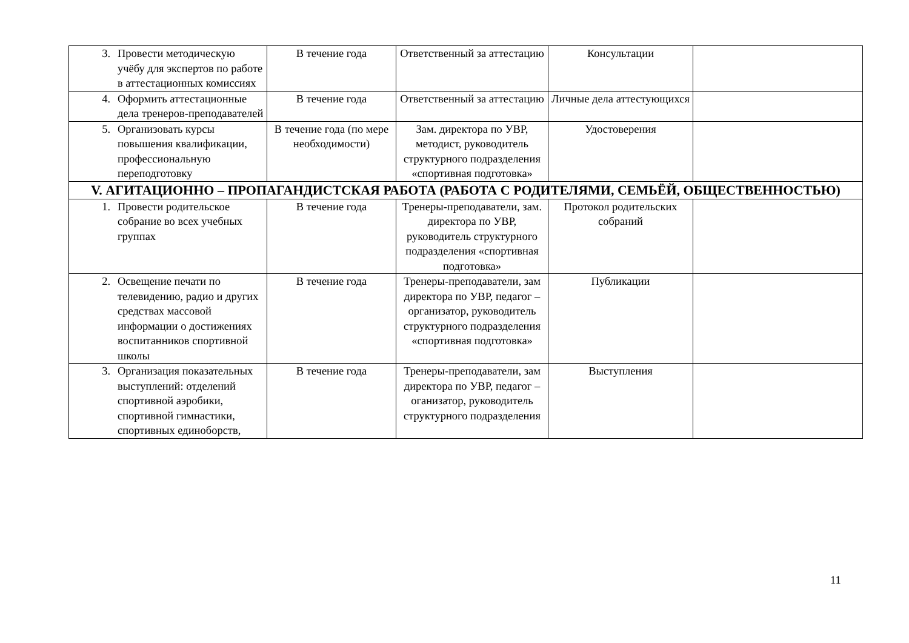| 3. Провести методическую учёбу для экспертов по работе в аттестационных комиссиях | В течение года | Ответственный за аттестацию | Консультации | |
| 4. Оформить аттестационные дела тренеров-преподавателей | В течение года | Ответственный за аттестацию | Личные дела аттестующихся | |
| 5. Организовать курсы повышения квалификации, профессиональную переподготовку | В течение года (по мере необходимости) | Зам. директора по УВР, методист, руководитель структурного подразделения «спортивная подготовка» | Удостоверения | |
| V. АГИТАЦИОННО – ПРОПАГАНДИСТСКАЯ РАБОТА (РАБОТА С РОДИТЕЛЯМИ, СЕМЬЁЙ, ОБЩЕСТВЕННОСТЬЮ) | | | | |
| 1. Провести родительское собрание во всех учебных группах | В течение года | Тренеры-преподаватели, зам. директора по УВР, руководитель структурного подразделения «спортивная подготовка» | Протокол родительских собраний | |
| 2. Освещение печати по телевидению, радио и других средствах массовой информации о достижениях воспитанников спортивной школы | В течение года | Тренеры-преподаватели, зам директора по УВР, педагог – организатор, руководитель структурного подразделения «спортивная подготовка» | Публикации | |
| 3. Организация показательных выступлений: отделений спортивной аэробики, спортивной гимнастики, спортивных единоборств, | В течение года | Тренеры-преподаватели, зам директора по УВР, педагог – оганизатор, руководитель структурного подразделения | Выступления | |
11